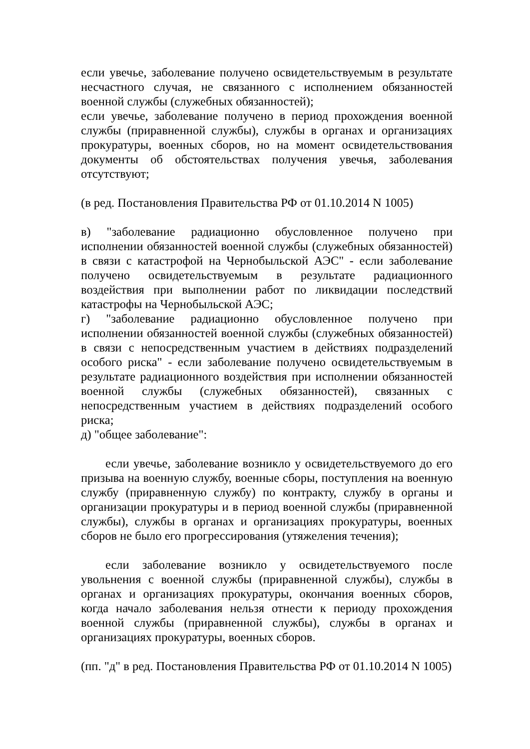если увечье, заболевание получено освидетельствуемым в результате несчастного случая, не связанного с исполнением обязанностей военной службы (служебных обязанностей);
если увечье, заболевание получено в период прохождения военной службы (приравненной службы), службы в органах и организациях прокуратуры, военных сборов, но на момент освидетельствования документы об обстоятельствах получения увечья, заболевания отсутствуют;
(в ред. Постановления Правительства РФ от 01.10.2014 N 1005)
в) "заболевание радиационно обусловленное получено при исполнении обязанностей военной службы (служебных обязанностей) в связи с катастрофой на Чернобыльской АЭС" - если заболевание получено освидетельствуемым в результате радиационного воздействия при выполнении работ по ликвидации последствий катастрофы на Чернобыльской АЭС;
г) "заболевание радиационно обусловленное получено при исполнении обязанностей военной службы (служебных обязанностей) в связи с непосредственным участием в действиях подразделений особого риска" - если заболевание получено освидетельствуемым в результате радиационного воздействия при исполнении обязанностей военной службы (служебных обязанностей), связанных с непосредственным участием в действиях подразделений особого риска;
д) "общее заболевание":
если увечье, заболевание возникло у освидетельствуемого до его призыва на военную службу, военные сборы, поступления на военную службу (приравненную службу) по контракту, службу в органы и организации прокуратуры и в период военной службы (приравненной службы), службы в органах и организациях прокуратуры, военных сборов не было его прогрессирования (утяжеления течения);
если заболевание возникло у освидетельствуемого после увольнения с военной службы (приравненной службы), службы в органах и организациях прокуратуры, окончания военных сборов, когда начало заболевания нельзя отнести к периоду прохождения военной службы (приравненной службы), службы в органах и организациях прокуратуры, военных сборов.
(пп. "д" в ред. Постановления Правительства РФ от 01.10.2014 N 1005)